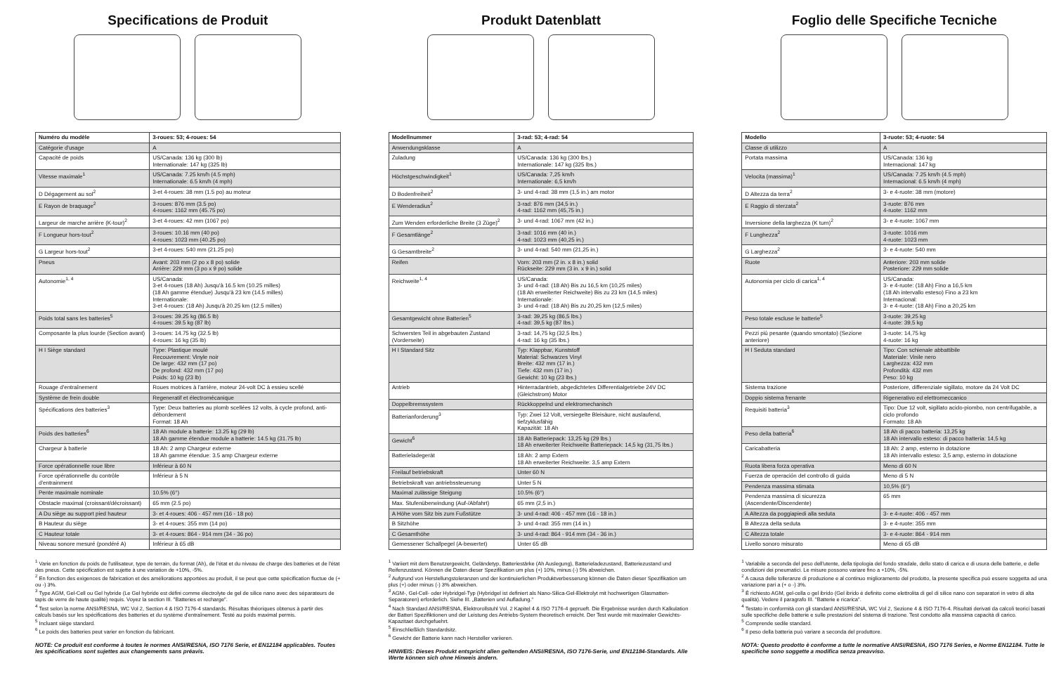Specifications de Produit
| Numéro du modèle | 3-roues: 53; 4-roues: 54 |
| --- | --- |
| Catégorie d'usage | A |
| Capacité de poids | US/Canada: 136 kg (300 lb) Internationale: 147 kg (325 lb) |
| Vitesse maximale<sup>1</sup> | US/Canada: 7.25 km/h (4.5 mph) Internationale: 6.5 km/h (4 mph) |
| D Dégagement au sol<sup>2</sup> | 3-et 4-roues: 38 mm (1.5 po) au moteur |
| E Rayon de braquage<sup>2</sup> | 3-roues: 876 mm (3.5 po) 4-roues: 1162 mm (45.75 po) |
| Largeur de marche arrière (K-tour)<sup>2</sup> | 3-et 4-roues: 42 mm (1067 po) |
| F Longueur hors-tout<sup>2</sup> | 3-roues: 10.16 mm (40 po) 4-roues: 1023 mm (40.25 po) |
| G Largeur hors-tout<sup>2</sup> | 3-et 4-roues: 540 mm (21.25 po) |
| Pneus | Avant: 203 mm (2 po x 8 po) solide Arrière: 229 mm (3 po x 9 po) solide |
| Autonomie<sup>1, 4</sup> | US/Canada: 3-et 4-roues (18 Ah) Jusqu'à 16.5 km (10.25 milles) (18 Ah gamme étendue) Jusqu'à 23 km (14.5 milles) Internationale: 3-et 4-roues: (18 Ah) Jusqu'à 20.25 km (12.5 milles) |
| Poids total sans les batteries<sup>5</sup> | 3-roues: 39.25 kg (86.5 lb) 4-roues: 39.5 kg (87 lb) |
| Composante la plus lourde (Section avant) | 3-roues: 14.75 kg (32.5 lb) 4-roues: 16 kg (35 lb) |
| H I Siège standard | Type: Plastique moulé Recouvrement: Vinyle noir De large: 432 mm (17 po) De profond: 432 mm (17 po) Poids: 10 kg (23 lb) |
| Rouage d'entraînement | Roues motrices à l'arrière, moteur 24-volt DC à essieu scellé |
| Système de frein double | Regeneratif et électromécanique |
| Spécifications des batteries<sup>3</sup> | Type: Deux batteries au plomb scellées 12 volts, à cycle profond, anti-débordement Format: 18 Ah |
| Poids des batteries<sup>6</sup> | 18 Ah module a batterie: 13.25 kg (29 lb) 18 Ah gamme étendue module a batterie: 14.5 kg (31.75 lb) |
| Chargeur à batterie | 18 Ah: 2 amp Chargeur externe 18 Ah gamme étendue: 3.5 amp Chargeur externe |
| Force opérationnelle roue libre | Inférieur à 60 N |
| Force opérationnelle du contrôle d'entrainment | Inférieur à 5 N |
| Pente maximale nominale | 10.5% (6°) |
| Obstacle maximal (croissant/décroissant) | 65 mm (2.5 po) |
| A Du siège au support pied hauteur | 3- et 4-roues: 406 - 457 mm (16 - 18 po) |
| B Hauteur du siège | 3- et 4-roues: 355 mm (14 po) |
| C Hauteur totale | 3- et 4-roues: 864 - 914 mm (34 - 36 po) |
| Niveau sonore mesuré (pondéré A) | Inférieur à 65 dB |
<sup>1</sup> Varie en fonction du poids de l'utilisateur, type de terrain, du format (Ah), de l'état et du niveau de charge des batteries et de l'état des pneus. Cette spécification est sujette à une variation de +10%, -5%.
<sup>2</sup> En fonction des exigences de fabrication et des améliorations apportées au produit, il se peut que cette spécification fluctue de (+ ou -) 3%.
<sup>3</sup> Type AGM, Gel-Cell ou Gel hybride (Le Gel hybride est défini comme électrolyte de gel de silice nano avec des séparateurs de tapis de verre de haute qualité) requis. Voyez la section III. "Batteries et recharge".
<sup>4</sup> Test selon la norme ANSI/RESNA, WC Vol 2, Section 4 & ISO 7176-4 standards. Résultas théoriques obtenus à partir des calculs basés sur les spécifications des batteries et du système d'entraînement. Testé au poids maximal permis.
<sup>5</sup> Incluant siège standard.
<sup>6</sup> Le poids des batteries peut varier en fonction du fabricant.
NOTE: Ce produit est conforme à toutes le normes ANSI/RESNA, ISO 7176 Serie, et EN12184 applicables. Toutes les spécifications sont sujettes aux changements sans préavis.
Produkt Datenblatt
| Modellnummer | 3-rad: 53; 4-rad: 54 |
| --- | --- |
| Anwendungsklasse | A |
| Zuladung | US/Canada: 136 kg (300 lbs.) Internationale: 147 kg (325 lbs.) |
| Höchstgeschwindigkeit<sup>1</sup> | US/Canada: 7,25 km/h Internationale: 6,5 km/h |
| D Bodenfreiheit<sup>2</sup> | 3- und 4-rad: 38 mm (1,5 in.) am motor |
| E Wenderadius<sup>2</sup> | 3-rad: 876 mm (34,5 in.) 4-rad: 1162 mm (45,75 in.) |
| Zum Wenden erforderliche Breite (3 Züge)<sup>2</sup> | 3- und 4-rad: 1067 mm (42 in.) |
| F Gesamtlänge<sup>2</sup> | 3-rad: 1016 mm (40 in.) 4-rad: 1023 mm (40,25 in.) |
| G Gesamtbreite<sup>2</sup> | 3- und 4-rad: 540 mm (21,25 in.) |
| Reifen | Vorn: 203 mm (2 in. x 8 in.) solid Rückseite: 229 mm (3 in. x 9 in.) solid |
| Reichweite<sup>1, 4</sup> | US/Canada: 3- und 4-rad: (18 Ah) Bis zu 16,5 km (10,25 miles) (18 Ah erweiterter Reichweite) Bis zu 23 km (14,5 miles) Internationale: 3- und 4-rad: (18 Ah) Bis zu 20,25 km (12,5 miles) |
| Gesamtgewicht ohne Batterien<sup>5</sup> | 3-rad: 39,25 kg (86,5 lbs.) 4-rad: 39,5 kg (87 lbs.) |
| Schwerstes Teil in abgebauten Zustand (Vorderseite) | 3-rad: 14,75 kg (32,5 lbs.) 4-rad: 16 kg (35 lbs.) |
| H I Standard Sitz | Typ: Klappbar, Kunststoff Material: Schwarzes Vinyl Breite: 432 mm (17 in.) Tiefe: 432 mm (17 in.) Gewicht: 10 kg (23 lbs.) |
| Antrieb | Hinterradantrieb, abgedichtetes Differentialgetriebe 24V DC (Gleichstrom) Motor |
| Doppelbremssystem | Rückkoppelnd und elektromechanisch |
| Batterianforderung<sup>3</sup> | Typ: Zwei 12 Volt, versiegelte Bleisäure, nicht auslaufend, tiefzyklusfähig Kapazität: 18 Ah |
| Gewicht<sup>6</sup> | 18 Ah Batteriepack: 13,25 kg (29 lbs.) 18 Ah erweiterter Reichweite Batteriepack: 14,5 kg (31,75 lbs.) |
| Batterieladegerät | 18 Ah: 2 amp Extern 18 Ah erweiterter Reichweite: 3,5 amp Extern |
| Freilauf betriebskraft | Unter 60 N |
| Betriebskraft van antriebssteuerung | Unter 5 N |
| Maximal zulässige Steigung | 10.5% (6°) |
| Max. Stufenüberwindung (Auf-/Abfahrt) | 65 mm (2,5 in.) |
| A Höhe vom Sitz bis zum Fußstütze | 3- und 4-rad: 406 - 457 mm (16 - 18 in.) |
| B Sitzhöhe | 3- und 4-rad: 355 mm (14 in.) |
| C Gesamthöhe | 3- und 4-rad: 864 - 914 mm (34 - 36 in.) |
| Gemessener Schallpegel (A-bewertet) | Unter 65 dB |
<sup>1</sup> Variiert mit dem Benutzergewicht, Geländetyp, Batteriestärke (Ah Auslegung), Batterieladezustand, Batteriezustand und Reifenzustand. Können die Daten dieser Spezifikation um plus (+) 10%, minus (-) 5% abweichen.
<sup>2</sup> Aufgrund von Herstellungstoleranzen und der kontinuierlichen Produktverbesserung können die Daten dieser Spezifikation um plus (+) oder minus (-) 3% abweichen.
<sup>3</sup> AGM-, Gel-Cell- oder Hybridgel-Typ (Hybridgel ist definiert als Nano-Silica-Gel-Elektrolyt mit hochwertigen Glasmatten-Separatoren) erforderlich. Siehe III. „Batterien und Aufladung.“
<sup>4</sup> Nach Standard ANSI/RESNA, Elektrorollstuhl Vol. 2 Kapitel 4 & ISO 7176-4 geprueft. Die Ergebnisse wurden durch Kalkulation der Batteri Spezifiktionen und der Leistung des Antriebs-System theoretisch erreicht. Der Test wurde mit maximaler Gewichts-Kapazitaet durchgefuehrt.
<sup>5</sup> Einschließlich Standardsitz.
<sup>6</sup> Gewicht der Batterie kann nach Hersteller variieren.
HINWEIS: Dieses Produkt entspricht allen geltenden ANSI/RESNA, ISO 7176-Serie, und EN12184-Standards. Alle Werte können sich ohne Hinweis ändern.
Foglio delle Specifiche Tecniche
| Modello | 3-ruote: 53; 4-ruote: 54 |
| --- | --- |
| Classe di utilizzo | A |
| Portata massima | US/Canada: 136 kg Internacional: 147 kg |
| Velocita (massima)<sup>1</sup> | US/Canada: 7.25 km/h (4.5 mph) Internacional: 6.5 km/h (4 mph) |
| D Altezza da terra<sup>2</sup> | 3- e 4-ruote: 38 mm (motore) |
| E Raggio di sterzata<sup>2</sup> | 3-ruote: 876 mm 4-ruote: 1162 mm |
| Inversione della larghezza (K turn)<sup>2</sup> | 3- e 4-ruote: 1067 mm |
| F Lunghezza<sup>2</sup> | 3-ruote: 1016 mm 4-ruote: 1023 mm |
| G Larghezza<sup>2</sup> | 3- e 4-ruote: 540 mm |
| Ruote | Anteriore: 203 mm solide Posteriore: 229 mm solide |
| Autonomia per ciclo di carica<sup>1, 4</sup> | US/Canada: 3- e 4-ruote: (18 Ah) Fino a 16,5 km (18 Ah intervallo esteso) Fino a 23 km Internacional: 3- e 4-ruote: (18 Ah) Fino a 20,25 km |
| Peso totale escluse le batterie<sup>5</sup> | 3-ruote: 39,25 kg 4-ruote: 39,5 kg |
| Pezzi più pesante (quando smontato) (Sezione anteriore) | 3-ruote: 14,75 kg 4-ruote: 16 kg |
| H I Seduta standard | Tipo: Con schienale abbattibile Materiale: Vinile nero Larghezza: 432 mm Profondità: 432 mm Peso: 10 kg |
| Sistema trazione | Posteriore, differenziale sigillato, motore da 24 Volt DC |
| Doppio sistema frenante | Rigenerativo ed elettromeccanico |
| Requisiti batteria<sup>3</sup> | Tipo: Due 12 volt, sigillato acido-piombo, non centrifugabile, a ciclo profondo Formato: 18 Ah |
| Peso della batteria<sup>6</sup> | 18 Ah di pacco batteria: 13,25 kg 18 Ah intervallo esteso: di pacco batteria: 14,5 kg |
| Caricabatteria | 18 Ah: 2 amp, esterno in dotazione 18 Ah intervallo esteso: 3,5 amp, esterno in dotazione |
| Ruota libera forza operativa | Meno di 60 N |
| Fuerza de operación del controllo di guida | Meno di 5 N |
| Pendenza massima stimata | 10,5% (6°) |
| Pendenza massima di sicurezza (Ascendente/Discendente) | 65 mm |
| A Altezza da poggiapiedi alla seduta | 3- e 4-ruote: 406 - 457 mm |
| B Altezza della seduta | 3- e 4-ruote: 355 mm |
| C Altezza totale | 3- e 4-ruote: 864 - 914 mm |
| Livello sonoro misurato | Meno di 65 dB |
<sup>1</sup> Variabile a seconda del peso dell'utente, della tipologia del fondo stradale, dello stato di carica e di usura delle batterie, e delle condizioni dei pneumatici. Le misure possono variare fino a +10%, -5%.
<sup>2</sup> A causa delle tolleranze di produzione e al continuo miglioramento del prodotto, la presente specifica può essere soggetta ad una variazione pari a (+ o -) 3%.
<sup>3</sup> È richiesto AGM, gel-cella o gel ibrido (Gel ibrido è definito come elettrolita di gel di silice nano con separatori in vetro di alta qualità). Vedere il paragrafo III. "Batterie e ricarica".
<sup>4</sup> Testato in conformità con gli standard ANSI/RESNA, WC Vol 2, Sezione 4 & ISO 7176-4. Risultati derivati da calcoli teorici basati sulle specifiche delle batterie e sulle prestazioni del sistema di trazione. Test condotto alla massima capacità di carico.
<sup>5</sup> Comprende sedile standard.
<sup>6</sup> Il peso della batteria può variare a seconda del produttore.
NOTA: Questo prodotto è conforme a tutte le normative ANSI/RESNA, ISO 7176 Series, e Norme EN12184. Tutte le specifiche sono soggette a modifica senza preavviso.